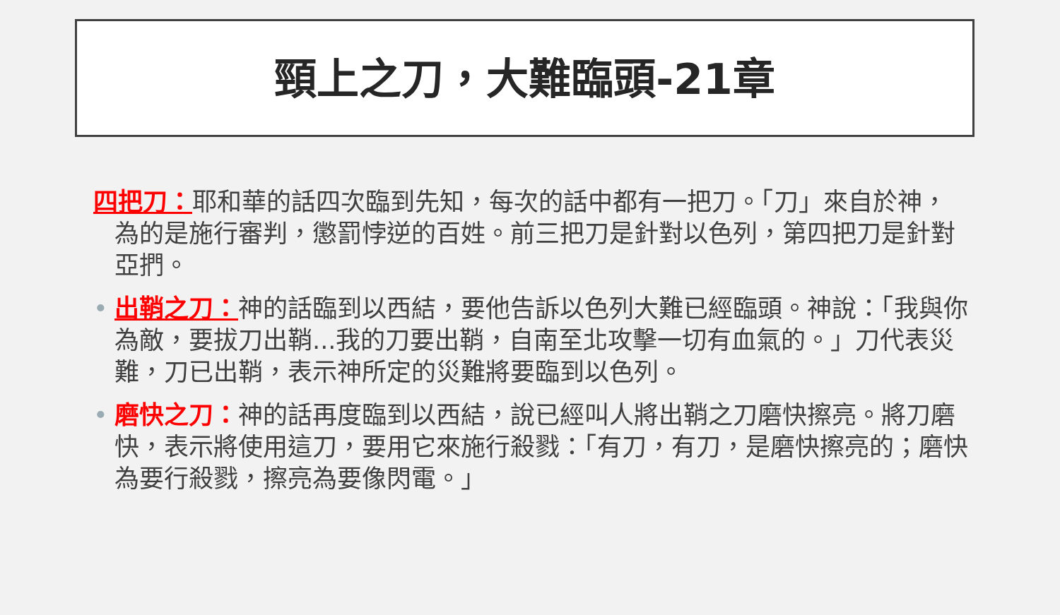頸上之刀，大難臨頭-21章
四把刀：耶和華的話四次臨到先知，每次的話中都有一把刀。「刀」來自於神，為的是施行審判，懲罰悖逆的百姓。前三把刀是針對以色列，第四把刀是針對亞捫。
• 出鞘之刀：神的話臨到以西結，要他告訴以色列大難已經臨頭。神說：「我與你為敵，要拔刀出鞘...我的刀要出鞘，自南至北攻擊一切有血氣的。」刀代表災難，刀已出鞘，表示神所定的災難將要臨到以色列。
• 磨快之刀：神的話再度臨到以西結，說已經叫人將出鞘之刀磨快擦亮。將刀磨快，表示將使用這刀，要用它來施行殺戮：「有刀，有刀，是磨快擦亮的；磨快為要行殺戮，擦亮為要像閃電。」